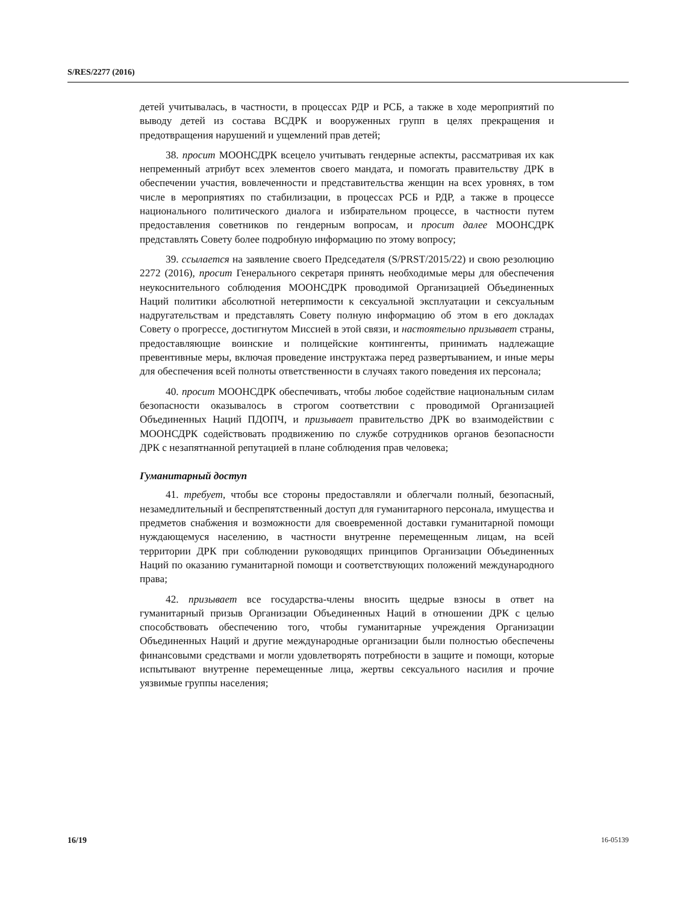S/RES/2277 (2016)
детей учитывалась, в частности, в процессах РДР и РСБ, а также в ходе мероприятий по выводу детей из состава ВСДРК и вооруженных групп в целях прекращения и предотвращения нарушений и ущемлений прав детей;
38. просит МООНСДРК всецело учитывать гендерные аспекты, рассматривая их как непременный атрибут всех элементов своего мандата, и помогать правительству ДРК в обеспечении участия, вовлеченности и представительства женщин на всех уровнях, в том числе в мероприятиях по стабилизации, в процессах РСБ и РДР, а также в процессе национального политического диалога и избирательном процессе, в частности путем предоставления советников по гендерным вопросам, и просит далее МООНСДРК представлять Совету более подробную информацию по этому вопросу;
39. ссылается на заявление своего Председателя (S/PRST/2015/22) и свою резолюцию 2272 (2016), просит Генерального секретаря принять необходимые меры для обеспечения неукоснительного соблюдения МООНСДРК проводимой Организацией Объединенных Наций политики абсолютной нетерпимости к сексуальной эксплуатации и сексуальным надругательствам и представлять Совету полную информацию об этом в его докладах Совету о прогрессе, достигнутом Миссией в этой связи, и настоятельно призывает страны, предоставляющие воинские и полицейские контингенты, принимать надлежащие превентивные меры, включая проведение инструктажа перед развертыванием, и иные меры для обеспечения всей полноты ответственности в случаях такого поведения их персонала;
40. просит МООНСДРК обеспечивать, чтобы любое содействие национальным силам безопасности оказывалось в строгом соответствии с проводимой Организацией Объединенных Наций ПДОПЧ, и призывает правительство ДРК во взаимодействии с МООНСДРК содействовать продвижению по службе сотрудников органов безопасности ДРК с незапятнанной репутацией в плане соблюдения прав человека;
Гуманитарный доступ
41. требует, чтобы все стороны предоставляли и облегчали полный, безопасный, незамедлительный и беспрепятственный доступ для гуманитарного персонала, имущества и предметов снабжения и возможности для своевременной доставки гуманитарной помощи нуждающемуся населению, в частности внутренне перемещенным лицам, на всей территории ДРК при соблюдении руководящих принципов Организации Объединенных Наций по оказанию гуманитарной помощи и соответствующих положений международного права;
42. призывает все государства-члены вносить щедрые взносы в ответ на гуманитарный призыв Организации Объединенных Наций в отношении ДРК с целью способствовать обеспечению того, чтобы гуманитарные учреждения Организации Объединенных Наций и другие международные организации были полностью обеспечены финансовыми средствами и могли удовлетворять потребности в защите и помощи, которые испытывают внутренне перемещенные лица, жертвы сексуального насилия и прочие уязвимые группы населения;
16/19 16-05139